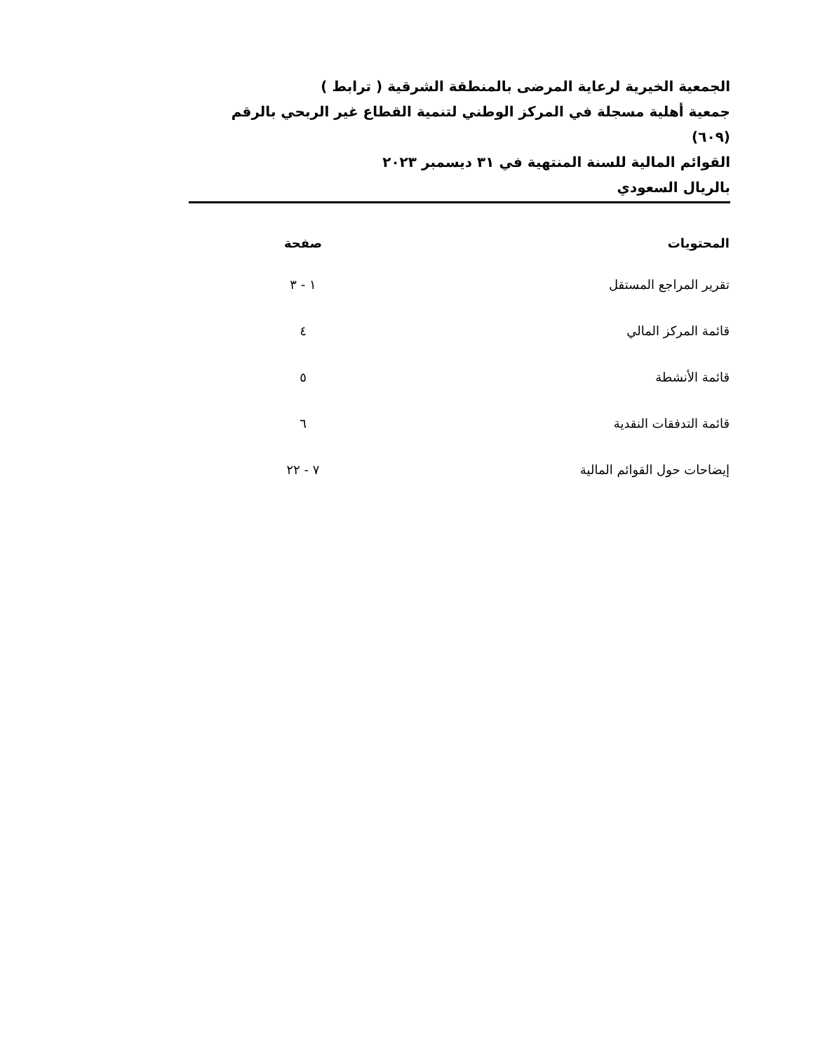الجمعية الخيرية لرعاية المرضى بالمنطقة الشرقية ( ترابط )
جمعية أهلية مسجلة في المركز الوطني لتنمية القطاع غير الربحي بالرقم (٦٠٩)
القوائم المالية للسنة المنتهية في ٣١ ديسمبر ٢٠٢٣
بالريال السعودي
| المحتويات | صفحة |
| --- | --- |
| تقرير المراجع المستقل | ١ - ٣ |
| قائمة المركز المالي | ٤ |
| قائمة الأنشطة | ٥ |
| قائمة التدفقات النقدية | ٦ |
| إيضاحات حول القوائم المالية | ٧ - ٢٢ |